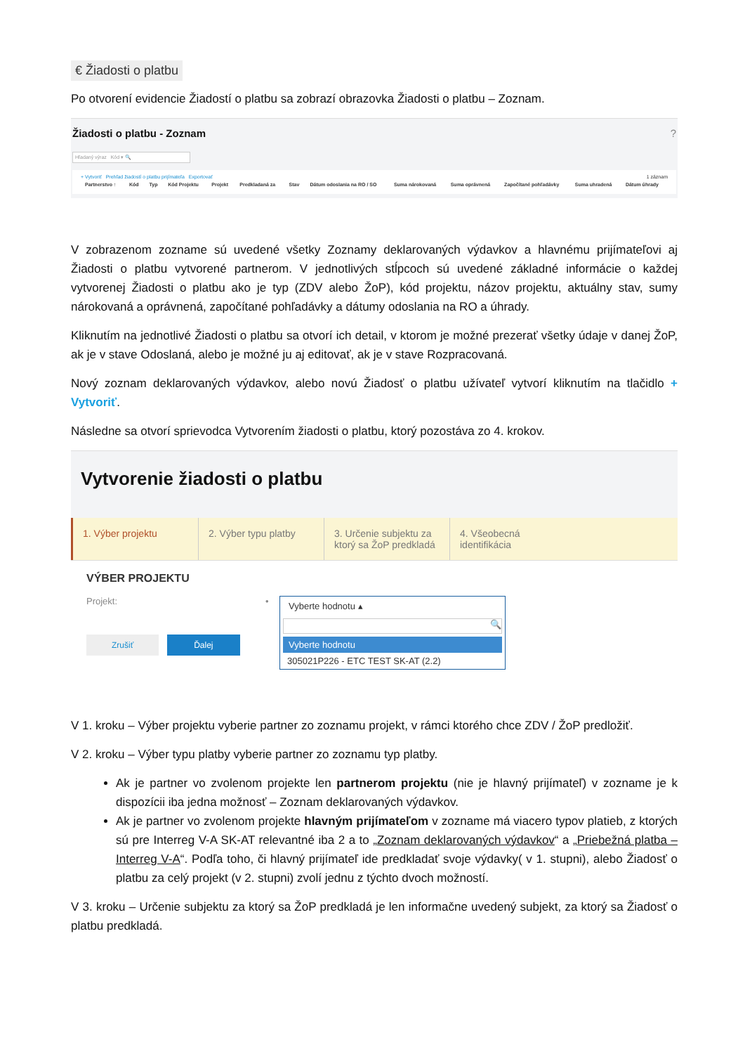€ Žiadosti o platbu
Po otvorení evidencie Žiadostí o platbu sa zobrazí obrazovka Žiadosti o platbu – Zoznam.
Žiadosti o platbu - Zoznam?
Hľadaný výraz Kód ▾ 🔍
+ Vytvoriť Prehľad žiadostí o platbu prijímateľa Exportovať 1 záznam
| Partnerstvo ↑ | Kód | Typ | Kód Projektu | Projekt | Predkladaná za | Stav | Dátum odoslania na RO / SO | Suma nárokovaná | Suma oprávnená | Započítané pohľadávky | Suma uhradená | Dátum úhrady |
| --- | --- | --- | --- | --- | --- | --- | --- | --- | --- | --- | --- | --- |
V zobrazenom zozname sú uvedené všetky Zoznamy deklarovaných výdavkov a hlavnému prijímateľovi aj Žiadosti o platbu vytvorené partnerom. V jednotlivých stĺpcoch sú uvedené základné informácie o každej vytvorenej Žiadosti o platbu ako je typ (ZDV alebo ŽoP), kód projektu, názov projektu, aktuálny stav, sumy nárokovaná a oprávnená, započítané pohľadávky a dátumy odoslania na RO a úhrady.
Kliknutím na jednotlivé Žiadosti o platbu sa otvorí ich detail, v ktorom je možné prezerať všetky údaje v danej ŽoP, ak je v stave Odoslaná, alebo je možné ju aj editovať, ak je v stave Rozpracovaná.
Nový zoznam deklarovaných výdavkov, alebo novú Žiadosť o platbu užívateľ vytvorí kliknutím na tlačidlo + Vytvoriť.
Následne sa otvorí sprievodca Vytvorením žiadosti o platbu, ktorý pozostáva zo 4. krokov.
Vytvorenie žiadosti o platbu
1. Výber projektu 2. Výber typu platby 3. Určenie subjektu za ktorý sa ŽoP predkladá
4. Všeobecná identifikácia
VÝBER PROJEKTU
Projekt: •
Vyberte hodnotu ▴
🔍
Vyberte hodnotu
305021P226 - ETC TEST SK-AT (2.2)
Zrušiť Ďalej
V 1. kroku – Výber projektu vyberie partner zo zoznamu projekt, v rámci ktorého chce ZDV / ŽoP predložiť.
V 2. kroku – Výber typu platby vyberie partner zo zoznamu typ platby.
Ak je partner vo zvolenom projekte len partnerom projektu (nie je hlavný prijímateľ) v zozname je k dispozícii iba jedna možnosť – Zoznam deklarovaných výdavkov.
Ak je partner vo zvolenom projekte hlavným prijímateľom v zozname má viacero typov platieb, z ktorých sú pre Interreg V-A SK-AT relevantné iba 2 a to „Zoznam deklarovaných výdavkov“ a „Priebežná platba – Interreg V-A“. Podľa toho, či hlavný prijímateľ ide predkladať svoje výdavky( v 1. stupni), alebo Žiadosť o platbu za celý projekt (v 2. stupni) zvolí jednu z týchto dvoch možností.
V 3. kroku – Určenie subjektu za ktorý sa ŽoP predkladá je len informačne uvedený subjekt, za ktorý sa Žiadosť o platbu predkladá.